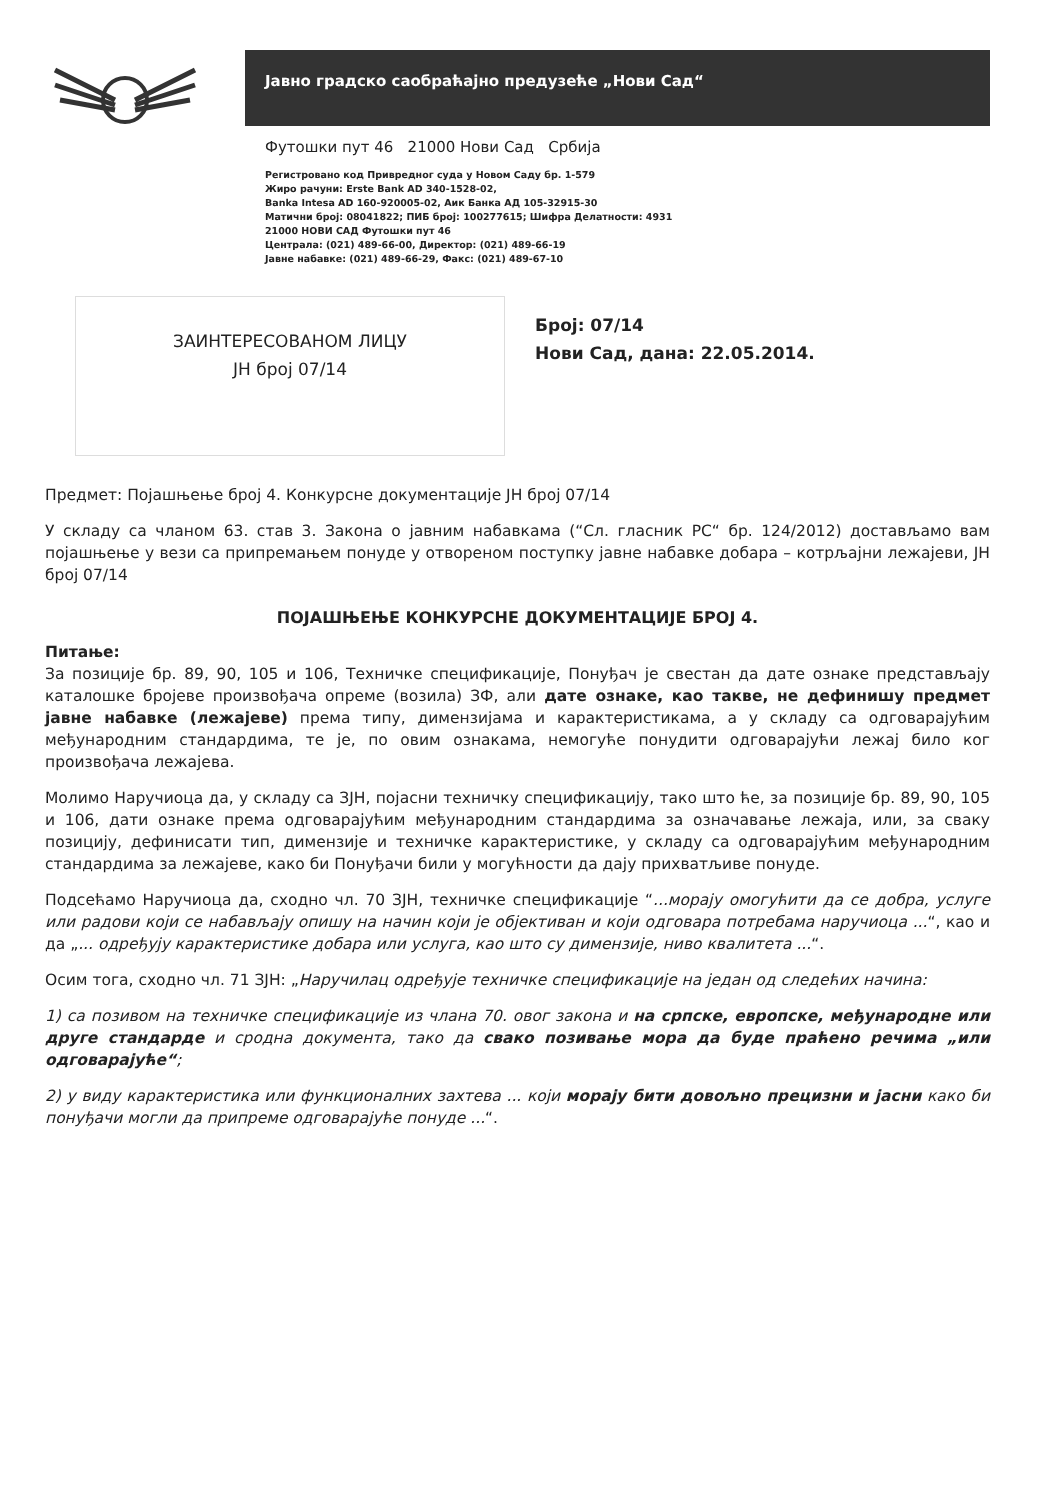Јавно градско саобраћајно предузеће „Нови Сад“
Футошки пут 46 21000 Нови Сад Србија
Регистровано код Привредног суда у Новом Саду бр. 1-579
Жиро рачуни: Erste Bank AD 340-1528-02,
Banka Intesa AD 160-920005-02, Аик Банка АД 105-32915-30
Матични број: 08041822; ПИБ број: 100277615; Шифра Делатности: 4931
21000 НОВИ САД Футошки пут 46
Централа: (021) 489-66-00, Директор: (021) 489-66-19
Јавне набавке: (021) 489-66-29, Факс: (021) 489-67-10
ЗАИНТЕРЕСОВАНОМ ЛИЦУ
ЈН број 07/14
Број: 07/14
Нови Сад, дана: 22.05.2014.
Предмет: Појашњење број 4. Конкурсне документације ЈН број 07/14
У складу са чланом 63. став 3. Закона о јавним набавкама (“Сл. гласник РС“ бр. 124/2012) достављамо вам појашњење у вези са припремањем понуде у отвореном поступку јавне набавке добара – котрљајни лежајеви, ЈН број 07/14
ПОЈАШЊЕЊЕ КОНКУРСНЕ ДОКУМЕНТАЦИЈЕ БРОЈ 4.
Питање:
За позиције бр. 89, 90, 105 и 106, Техничке спецификације, Понуђач је свестан да дате ознаке представљају каталошке бројеве произвођача опреме (возила) ЗФ, али дате ознаке, као такве, не дефинишу предмет јавне набавке (лежајеве) према типу, димензијама и карактеристикама, а у складу са одговарајућим међународним стандардима, те је, по овим ознакама, немогуће понудити одговарајући лежај било ког произвођача лежајева.
Молимо Наручиоца да, у складу са ЗЈН, појасни техничку спецификацију, тако што ће, за позиције бр. 89, 90, 105 и 106, дати ознаке према одговарајућим међународним стандардима за означавање лежаја, или, за сваку позицију, дефинисати тип, димензије и техничке карактеристике, у складу са одговарајућим међународним стандардима за лежајеве, како би Понуђачи били у могућности да дају прихватљиве понуде.
Подсећамо Наручиоца да, сходно чл. 70 ЗЈН, техничке спецификације “...морају омогућити да се добра, услуге или радови који се набављају опишу на начин који је објективан и који одговара потребама наручиоца ...“, као и да „... одређују карактеристике добара или услуга, као што су димензије, ниво квалитета ...“.
Осим тога, сходно чл. 71 ЗЈН: „Наручилац одређује техничке спецификације на један од следећих начина:
1) са позивом на техничке спецификације из члана 70. овог закона и на српске, европске, међународне или друге стандарде и сродна документа, тако да свако позивање мора да буде праћено речима „или одговарајуће“;
2) у виду карактеристика или функционалних захтева ... који морају бити довољно прецизни и јасни како би понуђачи могли да припреме одговарајуће понуде ...“.